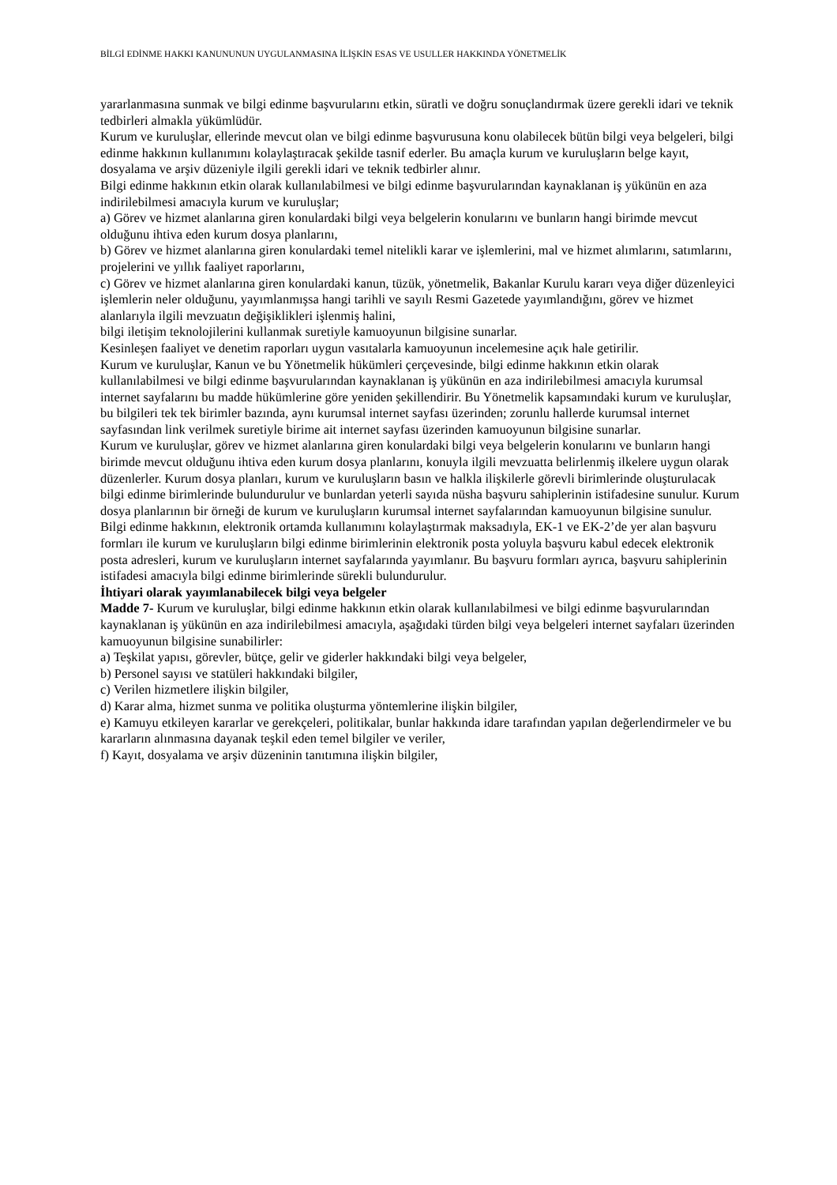BİLGİ EDİNME HAKKI KANUNUNUN UYGULANMASINA İLİŞKİN ESAS VE USULLER HAKKINDA YÖNETMELİK
yararlanmasına sunmak ve bilgi edinme başvurularını etkin, süratli ve doğru sonuçlandırmak üzere gerekli idari ve teknik tedbirleri almakla yükümlüdür.
Kurum ve kuruluşlar, ellerinde mevcut olan ve bilgi edinme başvurusuna konu olabilecek bütün bilgi veya belgeleri, bilgi edinme hakkının kullanımını kolaylaştıracak şekilde tasnif ederler. Bu amaçla kurum ve kuruluşların belge kayıt, dosyalama ve arşiv düzeniyle ilgili gerekli idari ve teknik tedbirler alınır.
Bilgi edinme hakkının etkin olarak kullanılabilmesi ve bilgi edinme başvurularından kaynaklanan iş yükünün en aza indirilebilmesi amacıyla kurum ve kuruluşlar;
a) Görev ve hizmet alanlarına giren konulardaki bilgi veya belgelerin konularını ve bunların hangi birimde mevcut olduğunu ihtiva eden kurum dosya planlarını,
b) Görev ve hizmet alanlarına giren konulardaki temel nitelikli karar ve işlemlerini, mal ve hizmet alımlarını, satımlarını, projelerini ve yıllık faaliyet raporlarını,
c) Görev ve hizmet alanlarına giren konulardaki kanun, tüzük, yönetmelik, Bakanlar Kurulu kararı veya diğer düzenleyici işlemlerin neler olduğunu, yayımlanmışsa hangi tarihli ve sayılı Resmi Gazetede yayımlandığını, görev ve hizmet alanlarıyla ilgili mevzuatın değişiklikleri işlenmiş halini,
bilgi iletişim teknolojilerini kullanmak suretiyle kamuoyunun bilgisine sunarlar.
Kesinleşen faaliyet ve denetim raporları uygun vasıtalarla kamuoyunun incelemesine açık hale getirilir.
Kurum ve kuruluşlar, Kanun ve bu Yönetmelik hükümleri çerçevesinde, bilgi edinme hakkının etkin olarak kullanılabilmesi ve bilgi edinme başvurularından kaynaklanan iş yükünün en aza indirilebilmesi amacıyla kurumsal internet sayfalarını bu madde hükümlerine göre yeniden şekillendirir. Bu Yönetmelik kapsamındaki kurum ve kuruluşlar, bu bilgileri tek tek birimler bazında, aynı kurumsal internet sayfası üzerinden; zorunlu hallerde kurumsal internet sayfasından link verilmek suretiyle birime ait internet sayfası üzerinden kamuoyunun bilgisine sunarlar.
Kurum ve kuruluşlar, görev ve hizmet alanlarına giren konulardaki bilgi veya belgelerin konularını ve bunların hangi birimde mevcut olduğunu ihtiva eden kurum dosya planlarını, konuyla ilgili mevzuatta belirlenmiş ilkelere uygun olarak düzenlerler. Kurum dosya planları, kurum ve kuruluşların basın ve halkla ilişkilerle görevli birimlerinde oluşturulacak bilgi edinme birimlerinde bulundurulur ve bunlardan yeterli sayıda nüsha başvuru sahiplerinin istifadesine sunulur. Kurum dosya planlarının bir örneği de kurum ve kuruluşların kurumsal internet sayfalarından kamuoyunun bilgisine sunulur.
Bilgi edinme hakkının, elektronik ortamda kullanımını kolaylaştırmak maksadıyla, EK-1 ve EK-2’de yer alan başvuru formları ile kurum ve kuruluşların bilgi edinme birimlerinin elektronik posta yoluyla başvuru kabul edecek elektronik posta adresleri, kurum ve kuruluşların internet sayfalarında yayımlanır. Bu başvuru formları ayrıca, başvuru sahiplerinin istifadesi amacıyla bilgi edinme birimlerinde sürekli bulundurulur.
İhtiyari olarak yayımlanabilecek bilgi veya belgeler
Madde 7- Kurum ve kuruluşlar, bilgi edinme hakkının etkin olarak kullanılabilmesi ve bilgi edinme başvurularından kaynaklanan iş yükünün en aza indirilebilmesi amacıyla, aşağıdaki türden bilgi veya belgeleri internet sayfaları üzerinden kamuoyunun bilgisine sunabilirler:
a) Teşkilat yapısı, görevler, bütçe, gelir ve giderler hakkındaki bilgi veya belgeler,
b) Personel sayısı ve statüleri hakkındaki bilgiler,
c) Verilen hizmetlere ilişkin bilgiler,
d) Karar alma, hizmet sunma ve politika oluşturma yöntemlerine ilişkin bilgiler,
e) Kamuyu etkileyen kararlar ve gerekçeleri, politikalar, bunlar hakkında idare tarafından yapılan değerlendirmeler ve bu kararların alınmasına dayanak teşkil eden temel bilgiler ve veriler,
f) Kayıt, dosyalama ve arşiv düzeninin tanıtımına ilişkin bilgiler,